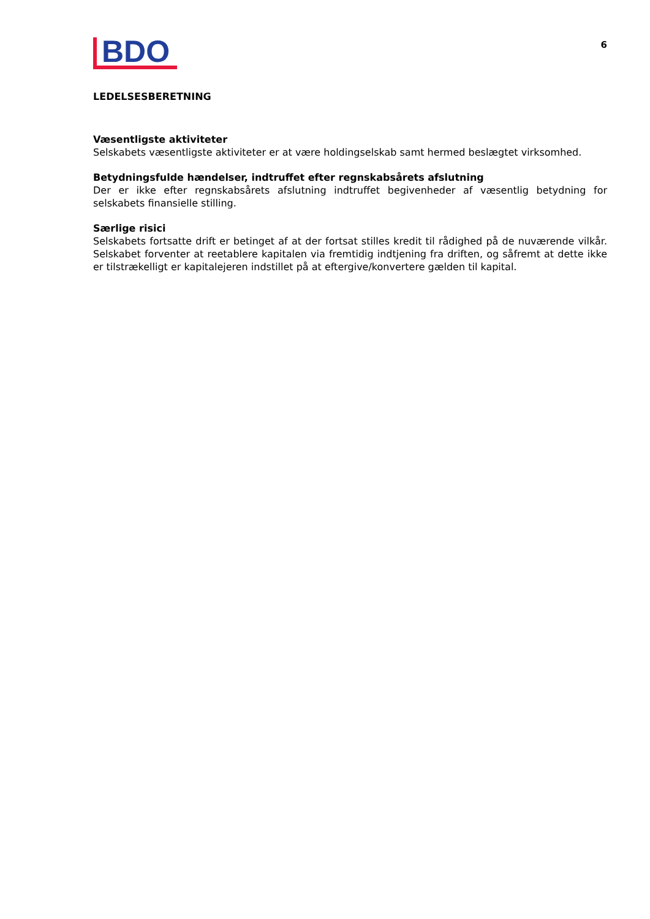BDO
6
LEDELSESBERETNING
Væsentligste aktiviteter
Selskabets væsentligste aktiviteter er at være holdingselskab samt hermed beslægtet virksomhed.
Betydningsfulde hændelser, indtruffet efter regnskabsårets afslutning
Der er ikke efter regnskabsårets afslutning indtruffet begivenheder af væsentlig betydning for selskabets finansielle stilling.
Særlige risici
Selskabets fortsatte drift er betinget af at der fortsat stilles kredit til rådighed på de nuværende vilkår. Selskabet forventer at reetablere kapitalen via fremtidig indtjening fra driften, og såfremt at dette ikke er tilstrækelligt er kapitalejeren indstillet på at eftergive/konvertere gælden til kapital.